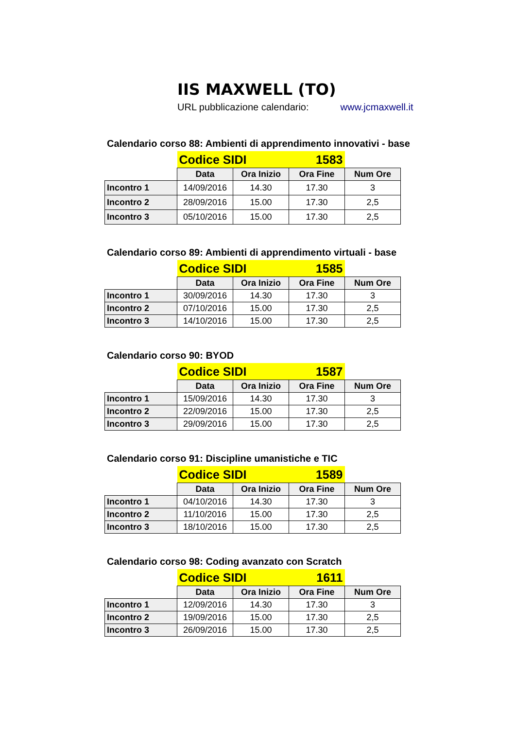IIS MAXWELL (TO)
URL pubblicazione calendario: www.jcmaxwell.it
Calendario corso 88: Ambienti di apprendimento innovativi - base
| | Codice SIDI 1583 | | | |
| | Data | Ora Inizio | Ora Fine | Num Ore |
| Incontro 1 | 14/09/2016 | 14.30 | 17.30 | 3 |
| Incontro 2 | 28/09/2016 | 15.00 | 17.30 | 2,5 |
| Incontro 3 | 05/10/2016 | 15.00 | 17.30 | 2,5 |
Calendario corso 89: Ambienti di apprendimento virtuali - base
| | Codice SIDI 1585 | | | |
| | Data | Ora Inizio | Ora Fine | Num Ore |
| Incontro 1 | 30/09/2016 | 14.30 | 17.30 | 3 |
| Incontro 2 | 07/10/2016 | 15.00 | 17.30 | 2,5 |
| Incontro 3 | 14/10/2016 | 15.00 | 17.30 | 2,5 |
Calendario corso 90: BYOD
| | Codice SIDI 1587 | | | |
| | Data | Ora Inizio | Ora Fine | Num Ore |
| Incontro 1 | 15/09/2016 | 14.30 | 17.30 | 3 |
| Incontro 2 | 22/09/2016 | 15.00 | 17.30 | 2,5 |
| Incontro 3 | 29/09/2016 | 15.00 | 17.30 | 2,5 |
Calendario corso 91: Discipline umanistiche e TIC
| | Codice SIDI 1589 | | | |
| | Data | Ora Inizio | Ora Fine | Num Ore |
| Incontro 1 | 04/10/2016 | 14.30 | 17.30 | 3 |
| Incontro 2 | 11/10/2016 | 15.00 | 17.30 | 2,5 |
| Incontro 3 | 18/10/2016 | 15.00 | 17.30 | 2,5 |
Calendario corso 98: Coding avanzato con Scratch
| | Codice SIDI 1611 | | | |
| | Data | Ora Inizio | Ora Fine | Num Ore |
| Incontro 1 | 12/09/2016 | 14.30 | 17.30 | 3 |
| Incontro 2 | 19/09/2016 | 15.00 | 17.30 | 2,5 |
| Incontro 3 | 26/09/2016 | 15.00 | 17.30 | 2,5 |